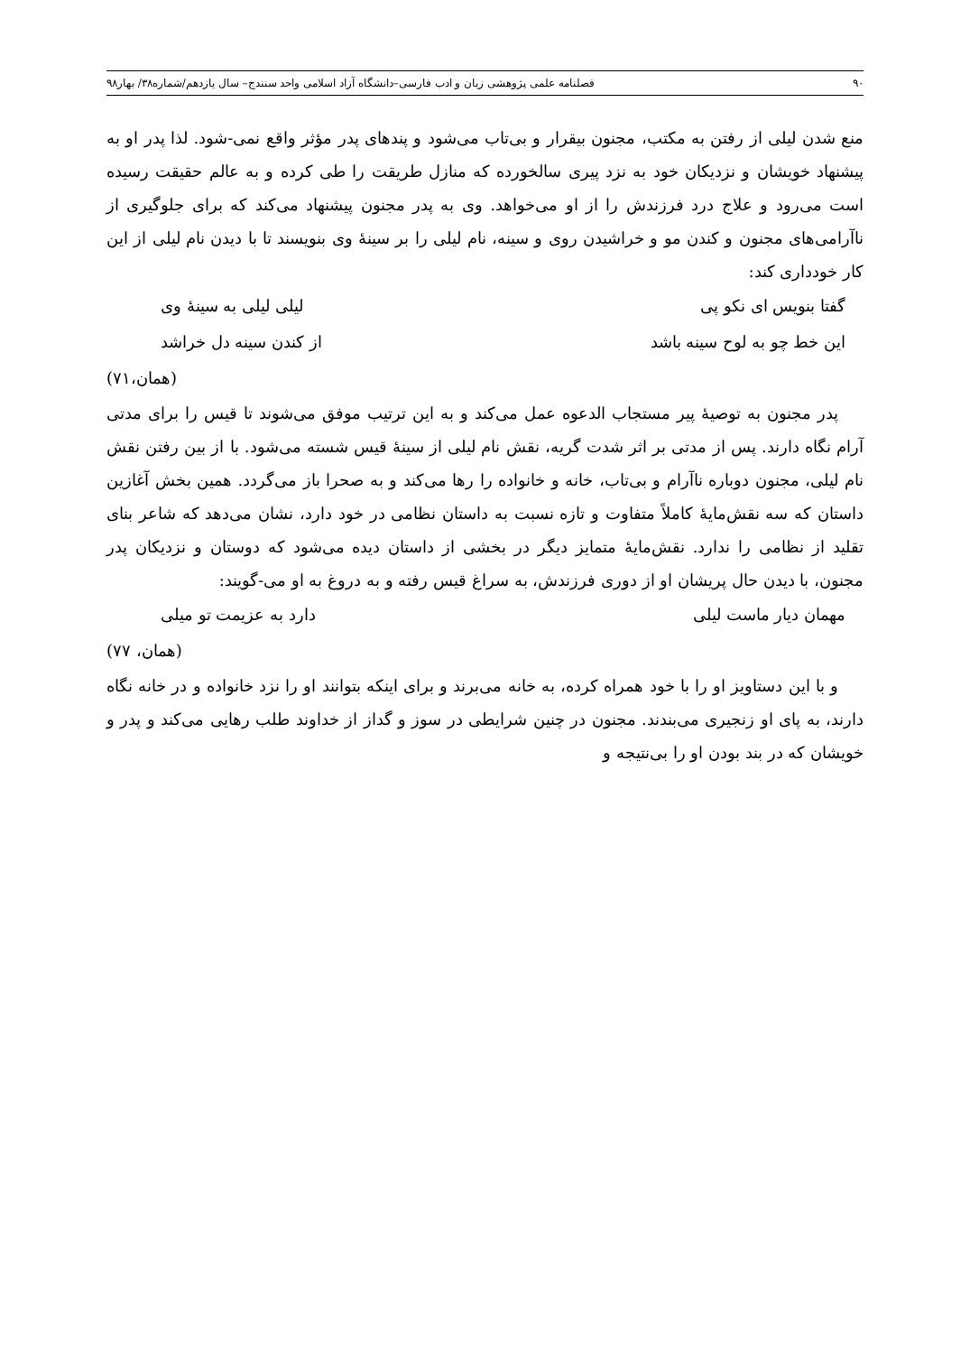۹۰ فصلنامه علمی پژوهشی زبان و ادب فارسی–دانشگاه آزاد اسلامی واحد سنندج– سال یازدهم/شماره۳۸/ بهار۹۸
منع شدن لیلی از رفتن به مکتب، مجنون بیقرار و بی‌تاب می‌شود و پندهای پدر مؤثر واقع نمی-شود. لذا پدر او به پیشنهاد خویشان و نزدیکان خود به نزد پیری سالخورده که منازل طریقت را طی کرده و به عالم حقیقت رسیده است می‌رود و علاج درد فرزندش را از او می‌خواهد. وی به پدر مجنون پیشنهاد می‌کند که برای جلوگیری از ناآرامی‌های مجنون و کندن مو و خراشیدن روی و سینه، نام لیلی را بر سینهٔ وی بنویسند تا با دیدن نام لیلی از این کار خودداری کند:
گفتا بنویس ای نکو پی لیلی لیلی به سینهٔ وی
این خط چو به لوح سینه باشد از کندن سینه دل خراشد
(همان،۷۱)
پدر مجنون به توصیهٔ پیر مستجاب الدعوه عمل می‌کند و به این ترتیب موفق می‌شوند تا قیس را برای مدتی آرام نگاه دارند. پس از مدتی بر اثر شدت گریه، نقش نام لیلی از سینهٔ قیس شسته می‌شود. با از بین رفتن نقش نام لیلی، مجنون دوباره ناآرام و بی‌تاب، خانه و خانواده را رها می‌کند و به صحرا باز می‌گردد. همین بخش آغازین داستان که سه نقش‌مایهٔ کاملاً متفاوت و تازه نسبت به داستان نظامی در خود دارد، نشان می‌دهد که شاعر بنای تقلید از نظامی را ندارد. نقش‌مایهٔ متمایز دیگر در بخشی از داستان دیده می‌شود که دوستان و نزدیکان پدر مجنون، با دیدن حال پریشان او از دوری فرزندش، به سراغ قیس رفته و به دروغ به او می-گویند:
مهمان دیار ماست لیلی دارد به عزیمت تو میلی
(همان، ۷۷)
و با این دستاویز او را با خود همراه کرده، به خانه می‌برند و برای اینکه بتوانند او را نزد خانواده و در خانه نگاه دارند، به پای او زنجیری می‌بندند. مجنون در چنین شرایطی در سوز و گداز از خداوند طلب رهایی می‌کند و پدر و خویشان که در بند بودن او را بی‌نتیجه و